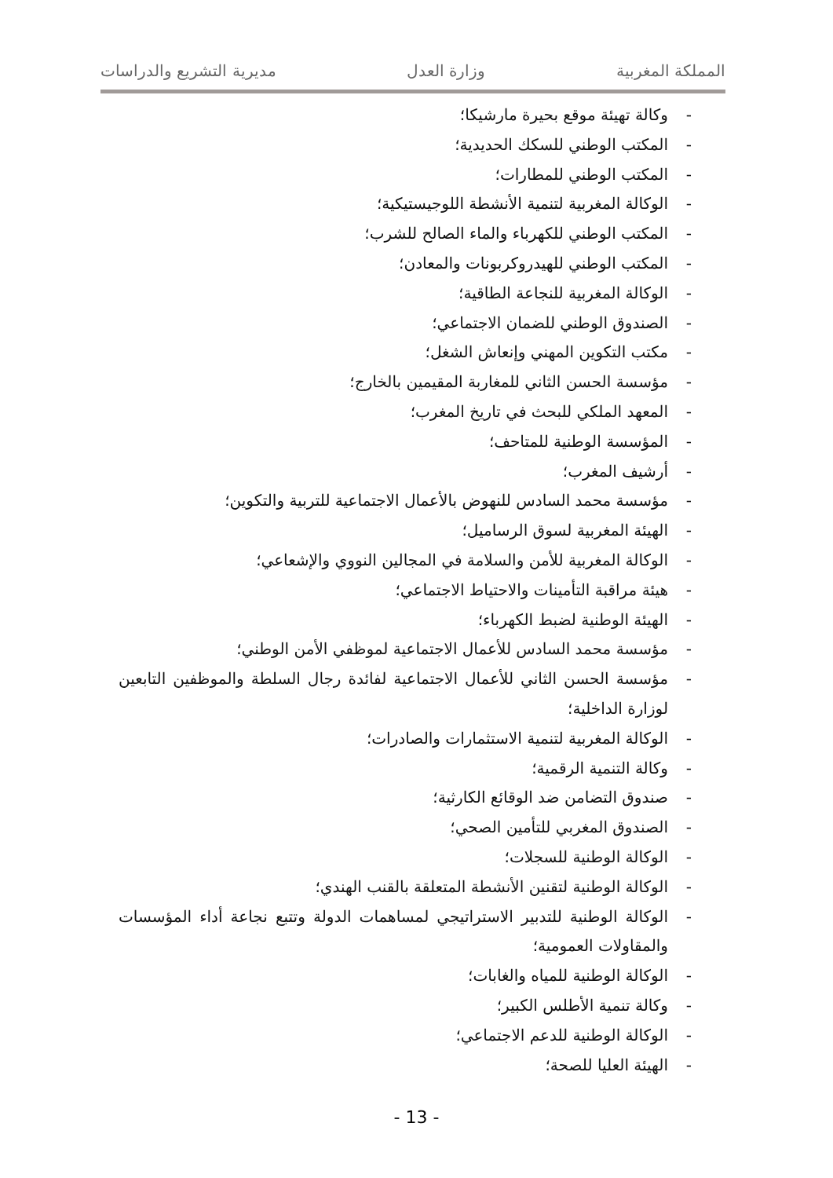المملكة المغربية وزارة العدل مديرية التشريع والدراسات
- وكالة تهيئة موقع بحيرة مارشيكا؛
- المكتب الوطني للسكك الحديدية؛
- المكتب الوطني للمطارات؛
- الوكالة المغربية لتنمية الأنشطة اللوجيستيكية؛
- المكتب الوطني للكهرباء والماء الصالح للشرب؛
- المكتب الوطني للهيدروكربونات والمعادن؛
- الوكالة المغربية للنجاعة الطاقية؛
- الصندوق الوطني للضمان الاجتماعي؛
- مكتب التكوين المهني وإنعاش الشغل؛
- مؤسسة الحسن الثاني للمغاربة المقيمين بالخارج؛
- المعهد الملكي للبحث في تاريخ المغرب؛
- المؤسسة الوطنية للمتاحف؛
- أرشيف المغرب؛
- مؤسسة محمد السادس للنهوض بالأعمال الاجتماعية للتربية والتكوين؛
- الهيئة المغربية لسوق الرساميل؛
- الوكالة المغربية للأمن والسلامة في المجالين النووي والإشعاعي؛
- هيئة مراقبة التأمينات والاحتياط الاجتماعي؛
- الهيئة الوطنية لضبط الكهرباء؛
- مؤسسة محمد السادس للأعمال الاجتماعية لموظفي الأمن الوطني؛
- مؤسسة الحسن الثاني للأعمال الاجتماعية لفائدة رجال السلطة والموظفين التابعين لوزارة الداخلية؛
- الوكالة المغربية لتنمية الاستثمارات والصادرات؛
- وكالة التنمية الرقمية؛
- صندوق التضامن ضد الوقائع الكارثية؛
- الصندوق المغربي للتأمين الصحي؛
- الوكالة الوطنية للسجلات؛
- الوكالة الوطنية لتقنين الأنشطة المتعلقة بالقنب الهندي؛
- الوكالة الوطنية للتدبير الاستراتيجي لمساهمات الدولة وتتبع نجاعة أداء المؤسسات والمقاولات العمومية؛
- الوكالة الوطنية للمياه والغابات؛
- وكالة تنمية الأطلس الكبير؛
- الوكالة الوطنية للدعم الاجتماعي؛
- الهيئة العليا للصحة؛
- 13 -